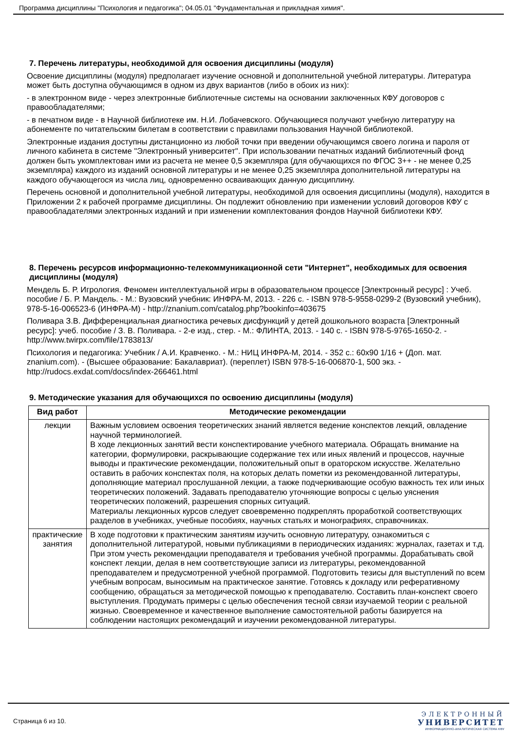Программа дисциплины "Психология и педагогика"; 04.05.01 "Фундаментальная и прикладная химия".
7. Перечень литературы, необходимой для освоения дисциплины (модуля)
Освоение дисциплины (модуля) предполагает изучение основной и дополнительной учебной литературы. Литература может быть доступна обучающимся в одном из двух вариантов (либо в обоих из них):
- в электронном виде - через электронные библиотечные системы на основании заключенных КФУ договоров с правообладателями;
- в печатном виде - в Научной библиотеке им. Н.И. Лобачевского. Обучающиеся получают учебную литературу на абонементе по читательским билетам в соответствии с правилами пользования Научной библиотекой.
Электронные издания доступны дистанционно из любой точки при введении обучающимся своего логина и пароля от личного кабинета в системе "Электронный университет". При использовании печатных изданий библиотечный фонд должен быть укомплектован ими из расчета не менее 0,5 экземпляра (для обучающихся по ФГОС 3++ - не менее 0,25 экземпляра) каждого из изданий основной литературы и не менее 0,25 экземпляра дополнительной литературы на каждого обучающегося из числа лиц, одновременно осваивающих данную дисциплину.
Перечень основной и дополнительной учебной литературы, необходимой для освоения дисциплины (модуля), находится в Приложении 2 к рабочей программе дисциплины. Он подлежит обновлению при изменении условий договоров КФУ с правообладателями электронных изданий и при изменении комплектования фондов Научной библиотеки КФУ.
8. Перечень ресурсов информационно-телекоммуникационной сети "Интернет", необходимых для освоения дисциплины (модуля)
Мендель Б. Р. Игрология. Феномен интеллектуальной игры в образовательном процессе [Электронный ресурс] : Учеб. пособие / Б. Р. Мандель. - М.: Вузовский учебник: ИНФРА-М, 2013. - 226 с. - ISBN 978-5-9558-0299-2 (Вузовский учебник), 978-5-16-006523-6 (ИНФРА-М) - http://znanium.com/catalog.php?bookinfo=403675
Поливара З.В. Дифференциальная диагностика речевых дисфункций у детей дошкольного возраста [Электронный ресурс]: учеб. пособие / З. В. Поливара. - 2-е изд., стер. - М.: ФЛИНТА, 2013. - 140 с. - ISBN 978-5-9765-1650-2. - http://www.twirpx.com/file/1783813/
Психология и педагогика: Учебник / А.И. Кравченко. - М.: НИЦ ИНФРА-М, 2014. - 352 с.: 60x90 1/16 + (Доп. мат. znanium.com). - (Высшее образование: Бакалавриат). (переплет) ISBN 978-5-16-006870-1, 500 экз. - http://rudocs.exdat.com/docs/index-266461.html
9. Методические указания для обучающихся по освоению дисциплины (модуля)
| Вид работ | Методические рекомендации |
| --- | --- |
| лекции | Важным условием освоения теоретических знаний является ведение конспектов лекций, овладение научной терминологией. В ходе лекционных занятий вести конспектирование учебного материала. Обращать внимание на категории, формулировки, раскрывающие содержание тех или иных явлений и процессов, научные выводы и практические рекомендации, положительный опыт в ораторском искусстве. Желательно оставить в рабочих конспектах поля, на которых делать пометки из рекомендованной литературы, дополняющие материал прослушанной лекции, а также подчеркивающие особую важность тех или иных теоретических положений. Задавать преподавателю уточняющие вопросы с целью уяснения теоретических положений, разрешения спорных ситуаций. Материалы лекционных курсов следует своевременно подкреплять проработкой соответствующих разделов в учебниках, учебные пособиях, научных статьях и монографиях, справочниках. |
| практические занятия | В ходе подготовки к практическим занятиям изучить основную литературу, ознакомиться с дополнительной литературой, новыми публикациями в периодических изданиях: журналах, газетах и т.д. При этом учесть рекомендации преподавателя и требования учебной программы. Дорабатывать свой конспект лекции, делая в нем соответствующие записи из литературы, рекомендованной преподавателем и предусмотренной учебной программой. Подготовить тезисы для выступлений по всем учебным вопросам, выносимым на практическое занятие. Готовясь к докладу или реферативному сообщению, обращаться за методической помощью к преподавателю. Составить план-конспект своего выступления. Продумать примеры с целью обеспечения тесной связи изучаемой теории с реальной жизнью. Своевременное и качественное выполнение самостоятельной работы базируется на соблюдении настоящих рекомендаций и изучении рекомендованной литературы. |
Страница 6 из 10.
ЭЛЕКТРОННЫЙ
УНИВЕРСИТЕТ
ИНФОРМАЦИОННО-АНАЛИТИЧЕСКАЯ СИСТЕМА КФУ